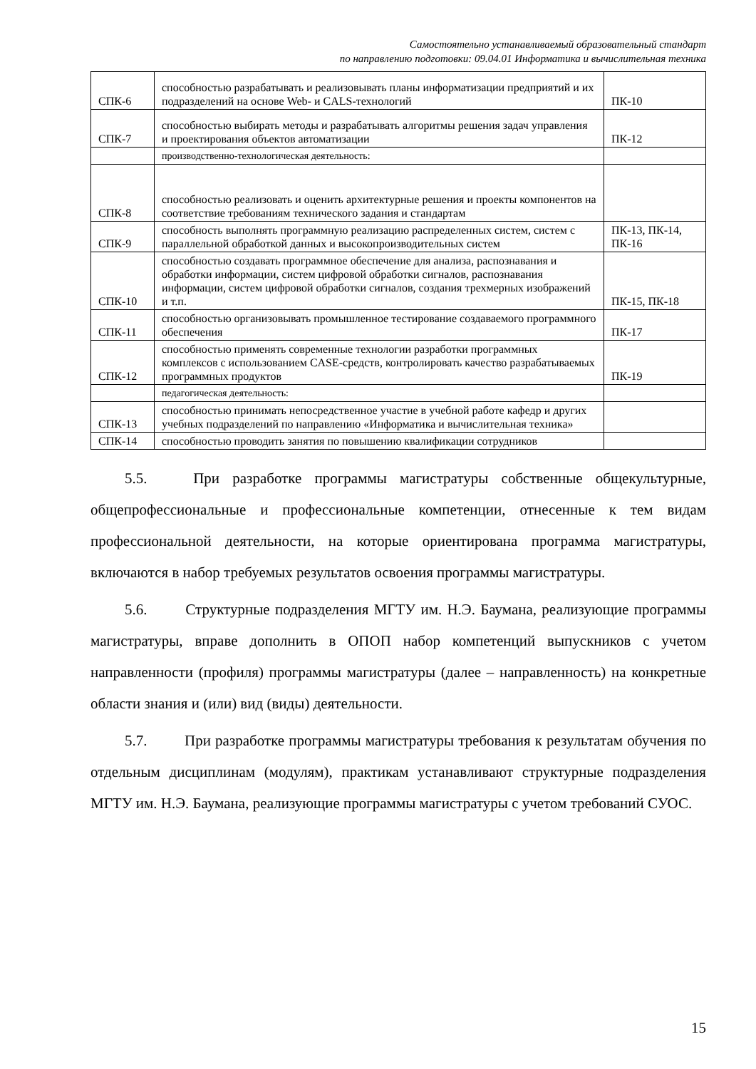Самостоятельно устанавливаемый образовательный стандарт
по направлению подготовки: 09.04.01 Информатика и вычислительная техника
| СПК-6 | способностью разрабатывать и реализовывать планы информатизации предприятий и их подразделений на основе Web- и CALS-технологий | ПК-10 |
| СПК-7 | способностью выбирать методы и разрабатывать алгоритмы решения задач управления и проектирования объектов автоматизации | ПК-12 |
| | производственно-технологическая деятельность: | |
| СПК-8 | способностью реализовать и оценить архитектурные решения и проекты компонентов на соответствие требованиям технического задания и стандартам | |
| СПК-9 | способность выполнять программную реализацию распределенных систем, систем с параллельной обработкой данных и высокопроизводительных систем | ПК-13, ПК-14, ПК-16 |
| СПК-10 | способностью создавать программное обеспечение для анализа, распознавания и обработки информации, систем цифровой обработки сигналов, распознавания информации, систем цифровой обработки сигналов, создания трехмерных изображений и т.п. | ПК-15, ПК-18 |
| СПК-11 | способностью организовывать промышленное тестирование создаваемого программного обеспечения | ПК-17 |
| СПК-12 | способностью применять современные технологии разработки программных комплексов с использованием CASE-средств, контролировать качество разрабатываемых программных продуктов | ПК-19 |
| | педагогическая деятельность: | |
| СПК-13 | способностью принимать непосредственное участие в учебной работе кафедр и других учебных подразделений по направлению «Информатика и вычислительная техника» | |
| СПК-14 | способностью проводить занятия по повышению квалификации сотрудников | |
5.5. При разработке программы магистратуры собственные общекультурные, общепрофессиональные и профессиональные компетенции, отнесенные к тем видам профессиональной деятельности, на которые ориентирована программа магистратуры, включаются в набор требуемых результатов освоения программы магистратуры.
5.6. Структурные подразделения МГТУ им. Н.Э. Баумана, реализующие программы магистратуры, вправе дополнить в ОПОП набор компетенций выпускников с учетом направленности (профиля) программы магистратуры (далее – направленность) на конкретные области знания и (или) вид (виды) деятельности.
5.7. При разработке программы магистратуры требования к результатам обучения по отдельным дисциплинам (модулям), практикам устанавливают структурные подразделения МГТУ им. Н.Э. Баумана, реализующие программы магистратуры с учетом требований СУОС.
15